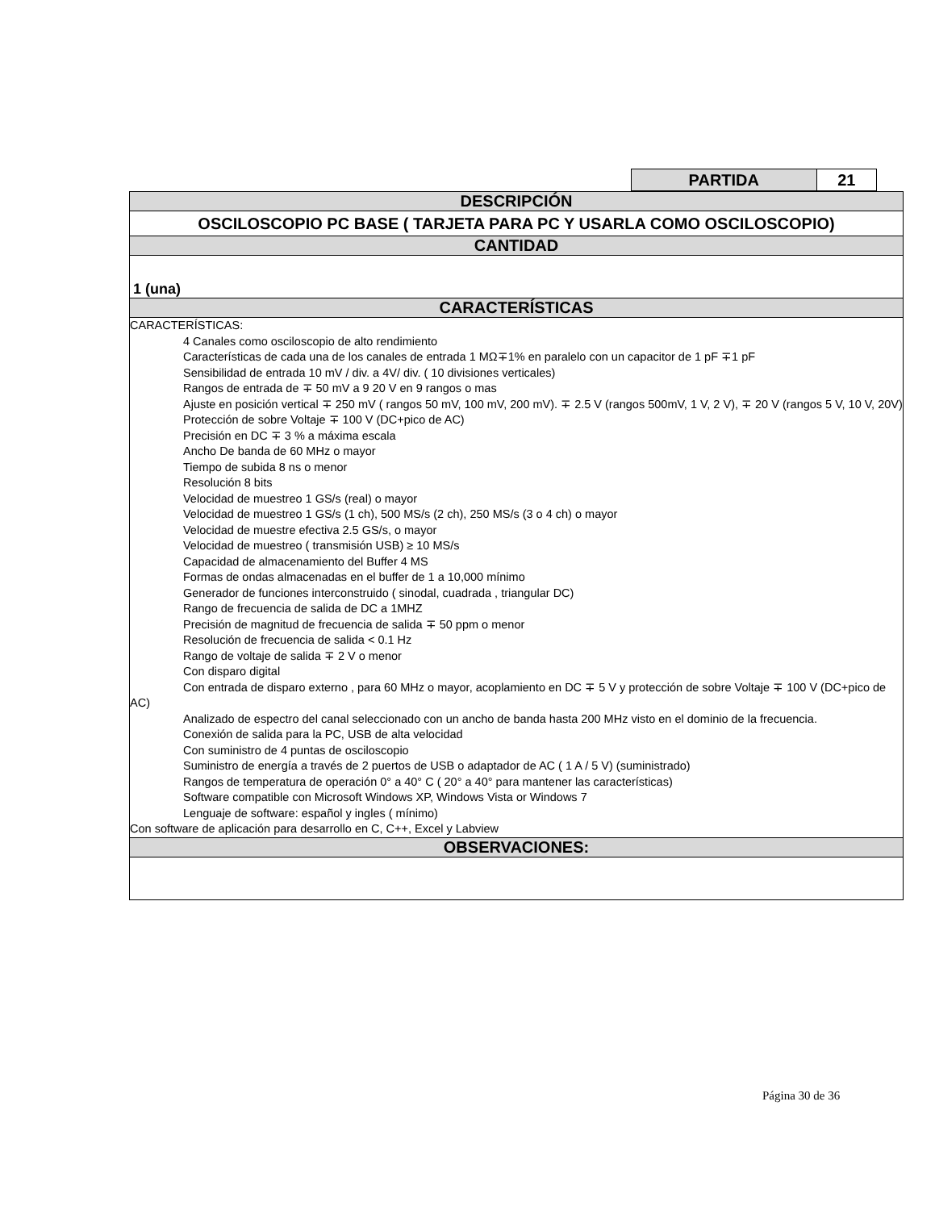| PARTIDA | 21 |
| DESCRIPCIÓN |
| OSCILOSCOPIO PC BASE ( TARJETA PARA PC Y USARLA COMO OSCILOSCOPIO) |
| CANTIDAD |
| 1 (una) |
| CARACTERÍSTICAS |
| CARACTERÍSTICAS: 4 Canales como osciloscopio de alto rendimiento Características de cada una de los canales de entrada 1 MΩ∓1% en paralelo con un capacitor de 1 pF ∓1 pF Sensibilidad de entrada 10 mV / div. a 4V/ div. ( 10 divisiones verticales) Rangos de entrada de ∓ 50 mV a 9 20 V en 9 rangos o mas Ajuste en posición vertical ∓ 250 mV ( rangos 50 mV, 100 mV, 200 mV). ∓ 2.5 V (rangos 500mV, 1 V, 2 V), ∓ 20 V (rangos 5 V, 10 V, 20V) Protección de sobre Voltaje ∓ 100 V (DC+pico de AC) Precisión en DC ∓ 3 % a máxima escala Ancho De banda de 60 MHz o mayor Tiempo de subida 8 ns o menor Resolución 8 bits Velocidad de muestreo 1 GS/s (real) o mayor Velocidad de muestreo 1 GS/s (1 ch), 500 MS/s (2 ch), 250 MS/s (3 o 4 ch) o mayor Velocidad de muestre efectiva 2.5 GS/s, o mayor Velocidad de muestreo ( transmisión USB) ≥ 10 MS/s Capacidad de almacenamiento del Buffer 4 MS Formas de ondas almacenadas en el buffer de 1 a 10,000 mínimo Generador de funciones interconstruido ( sinodal, cuadrada , triangular DC) Rango de frecuencia de salida de DC a 1MHZ Precisión de magnitud de frecuencia de salida ∓ 50 ppm o menor Resolución de frecuencia de salida < 0.1 Hz Rango de voltaje de salida ∓ 2 V o menor Con disparo digital Con entrada de disparo externo , para 60 MHz o mayor, acoplamiento en DC ∓ 5 V y protección de sobre Voltaje ∓ 100 V (DC+pico de AC) Analizado de espectro del canal seleccionado con un ancho de banda hasta 200 MHz visto en el dominio de la frecuencia. Conexión de salida para la PC, USB de alta velocidad Con suministro de 4 puntas de osciloscopio Suministro de energía a través de 2 puertos de USB o adaptador de AC ( 1 A / 5 V) (suministrado) Rangos de temperatura de operación 0° a 40° C ( 20° a 40° para mantener las características) Software compatible con Microsoft Windows XP, Windows Vista or Windows 7 Lenguaje de software: español y ingles ( mínimo) Con software de aplicación para desarrollo en C, C++, Excel y Labview |
| OBSERVACIONES: |
Página 30 de 36